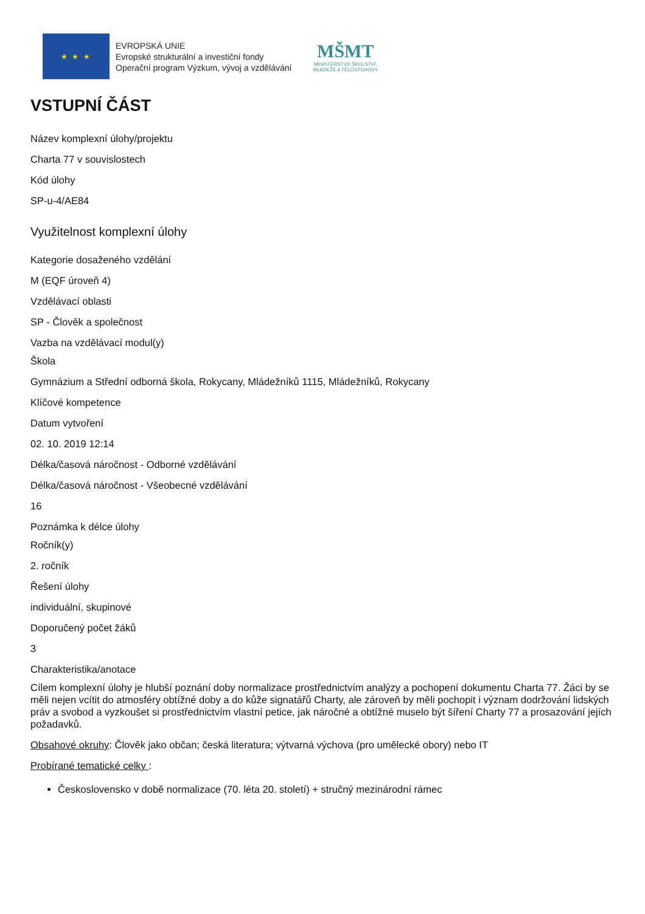★ ★ ★
EVROPSKÁ UNIE
Evropské strukturální a investiční fondy
Operační program Výzkum, vývoj a vzdělávání
MŠMT
MINISTERSTVO ŠKOLSTVÍ,
MLÁDEŽE A TĚLOVÝCHOVY
VSTUPNÍ ČÁST
Název komplexní úlohy/projektu
Charta 77 v souvislostech
Kód úlohy
SP-u-4/AE84
Využitelnost komplexní úlohy
Kategorie dosaženého vzdělání
M (EQF úroveň 4)
Vzdělávací oblasti
SP - Člověk a společnost
Vazba na vzdělávací modul(y)
Škola
Gymnázium a Střední odborná škola, Rokycany, Mládežníků 1115, Mládežníků, Rokycany
Klíčové kompetence
Datum vytvoření
02. 10. 2019 12:14
Délka/časová náročnost - Odborné vzdělávání
Délka/časová náročnost - Všeobecné vzdělávání
16
Poznámka k délce úlohy
Ročník(y)
2. ročník
Řešení úlohy
individuální, skupinové
Doporučený počet žáků
3
Charakteristika/anotace
Cílem komplexní úlohy je hlubší poznání doby normalizace prostřednictvím analýzy a pochopení dokumentu Charta 77. Žáci by se měli nejen vcítit do atmosféry obtížné doby a do kůže signatářů Charty, ale zároveň by měli pochopit i význam dodržování lidských práv a svobod a vyzkoušet si prostřednictvím vlastní petice, jak náročné a obtížné muselo být šíření Charty 77 a prosazování jejích požadavků.
Obsahové okruhy: Člověk jako občan; česká literatura; výtvarná výchova (pro umělecké obory) nebo IT
Probírané tematické celky :
Československo v době normalizace (70. léta 20. století) + stručný mezinárodní rámec